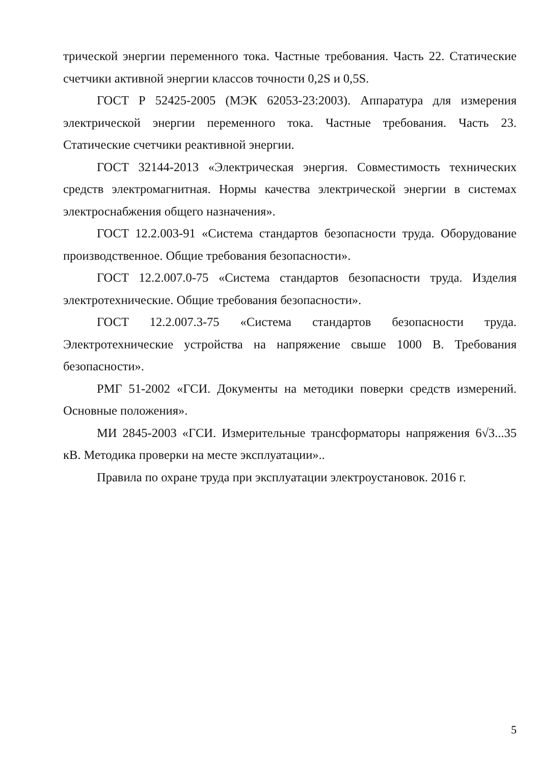трической энергии переменного тока. Частные требования. Часть 22. Статические счетчики активной энергии классов точности 0,2S и 0,5S.
ГОСТ Р 52425-2005 (МЭК 62053-23:2003). Аппаратура для измерения электрической энергии переменного тока. Частные требования. Часть 23. Статические счетчики реактивной энергии.
ГОСТ 32144-2013 «Электрическая энергия. Совместимость технических средств электромагнитная. Нормы качества электрической энергии в системах электроснабжения общего назначения».
ГОСТ 12.2.003-91 «Система стандартов безопасности труда. Оборудование производственное. Общие требования безопасности».
ГОСТ 12.2.007.0-75 «Система стандартов безопасности труда. Изделия электротехнические. Общие требования безопасности».
ГОСТ 12.2.007.3-75 «Система стандартов безопасности труда. Электротехнические устройства на напряжение свыше 1000 В. Требования безопасности».
РМГ 51-2002 «ГСИ. Документы на методики поверки средств измерений. Основные положения».
МИ 2845-2003 «ГСИ. Измерительные трансформаторы напряжения 6√3...35 кВ. Методика проверки на месте эксплуатации»..
Правила по охране труда при эксплуатации электроустановок. 2016 г.
5